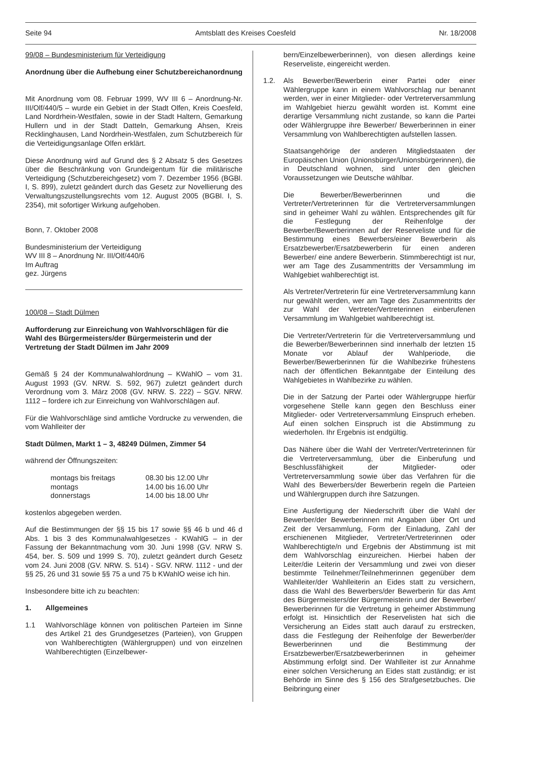Seite 94 Amtsblatt des Kreises Coesfeld Nr. 18/2008
99/08 – Bundesministerium für Verteidigung
Anordnung über die Aufhebung einer Schutzbereichanordnung
Mit Anordnung vom 08. Februar 1999, WV III 6 – Anordnung-Nr. III/Olf/440/5 – wurde ein Gebiet in der Stadt Olfen, Kreis Coesfeld, Land Nordrhein-Westfalen, sowie in der Stadt Haltern, Gemarkung Hullern und in der Stadt Datteln, Gemarkung Ahsen, Kreis Recklinghausen, Land Nordrhein-Westfalen, zum Schutzbereich für die Verteidigungsanlage Olfen erklärt.
Diese Anordnung wird auf Grund des § 2 Absatz 5 des Gesetzes über die Beschränkung von Grundeigentum für die militärische Verteidigung (Schutzbereichgesetz) vom 7. Dezember 1956 (BGBl. I, S. 899), zuletzt geändert durch das Gesetz zur Novellierung des Verwaltungszustellungsrechts vom 12. August 2005 (BGBl. I, S. 2354), mit sofortiger Wirkung aufgehoben.
Bonn, 7. Oktober 2008
Bundesministerium der Verteidigung
WV III 8 – Anordnung Nr. III/Olf/440/6
Im Auftrag
gez. Jürgens
100/08 – Stadt Dülmen
Aufforderung zur Einreichung von Wahlvorschlägen für die Wahl des Bürgermeisters/der Bürgermeisterin und der Vertretung der Stadt Dülmen im Jahr 2009
Gemäß § 24 der Kommunalwahlordnung – KWahlO – vom 31. August 1993 (GV. NRW. S. 592, 967) zuletzt geändert durch Verordnung vom 3. März 2008 (GV. NRW. S. 222) – SGV. NRW. 1112 – fordere ich zur Einreichung von Wahlvorschlägen auf.
Für die Wahlvorschläge sind amtliche Vordrucke zu verwenden, die vom Wahlleiter der
Stadt Dülmen, Markt 1 – 3, 48249 Dülmen, Zimmer 54
während der Öffnungszeiten:
| montags bis freitags | 08.30 bis 12.00 Uhr |
| montags | 14.00 bis 16.00 Uhr |
| donnerstags | 14.00 bis 18.00 Uhr |
kostenlos abgegeben werden.
Auf die Bestimmungen der §§ 15 bis 17 sowie §§ 46 b und 46 d Abs. 1 bis 3 des Kommunalwahlgesetzes - KWahlG – in der Fassung der Bekanntmachung vom 30. Juni 1998 (GV. NRW S. 454, ber. S. 509 und 1999 S. 70), zuletzt geändert durch Gesetz vom 24. Juni 2008 (GV. NRW. S. 514) - SGV. NRW. 1112 - und der §§ 25, 26 und 31 sowie §§ 75 a und 75 b KWahlO weise ich hin.
Insbesondere bitte ich zu beachten:
1. Allgemeines
1.1 Wahlvorschläge können von politischen Parteien im Sinne des Artikel 21 des Grundgesetzes (Parteien), von Gruppen von Wahlberechtigten (Wählergruppen) und von einzelnen Wahlberechtigten (Einzelbewer-
bern/Einzelbewerberinnen), von diesen allerdings keine Reserveliste, eingereicht werden.
1.2. Als Bewerber/Bewerberin einer Partei oder einer Wählergruppe kann in einem Wahlvorschlag nur benannt werden, wer in einer Mitglieder- oder Vertreterversammlung im Wahlgebiet hierzu gewählt worden ist. Kommt eine derartige Versammlung nicht zustande, so kann die Partei oder Wählergruppe ihre Bewerber/ Bewerberinnen in einer Versammlung von Wahlberechtigten aufstellen lassen.
Staatsangehörige der anderen Mitgliedstaaten der Europäischen Union (Unionsbürger/Unionsbürgerinnen), die in Deutschland wohnen, sind unter den gleichen Voraussetzungen wie Deutsche wählbar.
Die Bewerber/Bewerberinnen und die Vertreter/Vertreterinnen für die Vertreterversammlungen sind in geheimer Wahl zu wählen. Entsprechendes gilt für die Festlegung der Reihenfolge der Bewerber/Bewerberinnen auf der Reserveliste und für die Bestimmung eines Bewerbers/einer Bewerberin als Ersatzbewerber/Ersatzbewerberin für einen anderen Bewerber/ eine andere Bewerberin. Stimmberechtigt ist nur, wer am Tage des Zusammentritts der Versammlung im Wahlgebiet wahlberechtigt ist.
Als Vertreter/Vertreterin für eine Vertreterversammlung kann nur gewählt werden, wer am Tage des Zusammentritts der zur Wahl der Vertreter/Vertreterinnen einberufenen Versammlung im Wahlgebiet wahlberechtigt ist.
Die Vertreter/Vertreterin für die Vertreterversammlung und die Bewerber/Bewerberinnen sind innerhalb der letzten 15 Monate vor Ablauf der Wahlperiode, die Bewerber/Bewerberinnen für die Wahlbezirke frühestens nach der öffentlichen Bekanntgabe der Einteilung des Wahlgebietes in Wahlbezirke zu wählen.
Die in der Satzung der Partei oder Wählergruppe hierfür vorgesehene Stelle kann gegen den Beschluss einer Mitglieder- oder Vertreterversammlung Einspruch erheben. Auf einen solchen Einspruch ist die Abstimmung zu wiederholen. Ihr Ergebnis ist endgültig.
Das Nähere über die Wahl der Vertreter/Vertreterinnen für die Vertreterversammlung, über die Einberufung und Beschlussfähigkeit der Mitglieder- oder Vertreterversammlung sowie über das Verfahren für die Wahl des Bewerbers/der Bewerberin regeln die Parteien und Wählergruppen durch ihre Satzungen.
Eine Ausfertigung der Niederschrift über die Wahl der Bewerber/der Bewerberinnen mit Angaben über Ort und Zeit der Versammlung, Form der Einladung, Zahl der erschienenen Mitglieder, Vertreter/Vertreterinnen oder Wahlberechtigte/n und Ergebnis der Abstimmung ist mit dem Wahlvorschlag einzureichen. Hierbei haben der Leiter/die Leiterin der Versammlung und zwei von dieser bestimmte Teilnehmer/Teilnehmerinnen gegenüber dem Wahlleiter/der Wahlleiterin an Eides statt zu versichern, dass die Wahl des Bewerbers/der Bewerberin für das Amt des Bürgermeisters/der Bürgermeisterin und der Bewerber/ Bewerberinnen für die Vertretung in geheimer Abstimmung erfolgt ist. Hinsichtlich der Reservelisten hat sich die Versicherung an Eides statt auch darauf zu erstrecken, dass die Festlegung der Reihenfolge der Bewerber/der Bewerberinnen und die Bestimmung der Ersatzbewerber/Ersatzbewerberinnen in geheimer Abstimmung erfolgt sind. Der Wahlleiter ist zur Annahme einer solchen Versicherung an Eides statt zuständig; er ist Behörde im Sinne des § 156 des Strafgesetzbuches. Die Beibringung einer